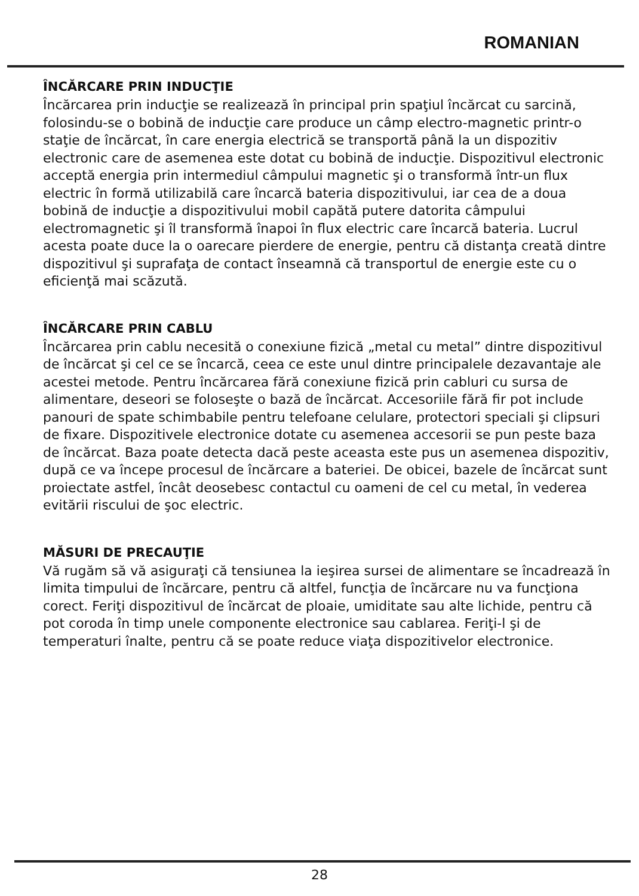ROMANIAN
ÎNCĂRCARE PRIN INDUCŢIE
Încărcarea prin inducţie se realizează în principal prin spaţiul încărcat cu sarcină, folosindu-se o bobină de inducţie care produce un câmp electro-magnetic printr-o staţie de încărcat, în care energia electrică se transportă până la un dispozitiv electronic care de asemenea este dotat cu bobină de inducţie. Dispozitivul electronic acceptă energia prin intermediul câmpului magnetic şi o transformă într-un flux electric în formă utilizabilă care încarcă bateria dispozitivului, iar cea de a doua bobină de inducţie a dispozitivului mobil capătă putere datorita câmpului electromagnetic şi îl transformă înapoi în flux electric care încarcă bateria. Lucrul acesta poate duce la o oarecare pierdere de energie, pentru că distanţa creată dintre dispozitivul şi suprafaţa de contact înseamnă că transportul de energie este cu o eficienţă mai scăzută.
ÎNCĂRCARE PRIN CABLU
Încărcarea prin cablu necesită o conexiune fizică „metal cu metal” dintre dispozitivul de încărcat şi cel ce se încarcă, ceea ce este unul dintre principalele dezavantaje ale acestei metode. Pentru încărcarea fără conexiune fizică prin cabluri cu sursa de alimentare, deseori se foloseşte o bază de încărcat. Accesoriile fără fir pot include panouri de spate schimbabile pentru telefoane celulare, protectori speciali şi clipsuri de fixare. Dispozitivele electronice dotate cu asemenea accesorii se pun peste baza de încărcat. Baza poate detecta dacă peste aceasta este pus un asemenea dispozitiv, după ce va începe procesul de încărcare a bateriei. De obicei, bazele de încărcat sunt proiectate astfel, încât deosebesc contactul cu oameni de cel cu metal, în vederea evitării riscului de şoc electric.
MĂSURI DE PRECAUŢIE
Vă rugăm să vă asiguraţi că tensiunea la ieşirea sursei de alimentare se încadrează în limita timpului de încărcare, pentru că altfel, funcţia de încărcare nu va funcţiona corect. Feriţi dispozitivul de încărcat de ploaie, umiditate sau alte lichide, pentru că pot coroda în timp unele componente electronice sau cablarea. Feriţi-l şi de temperaturi înalte, pentru că se poate reduce viaţa dispozitivelor electronice.
28